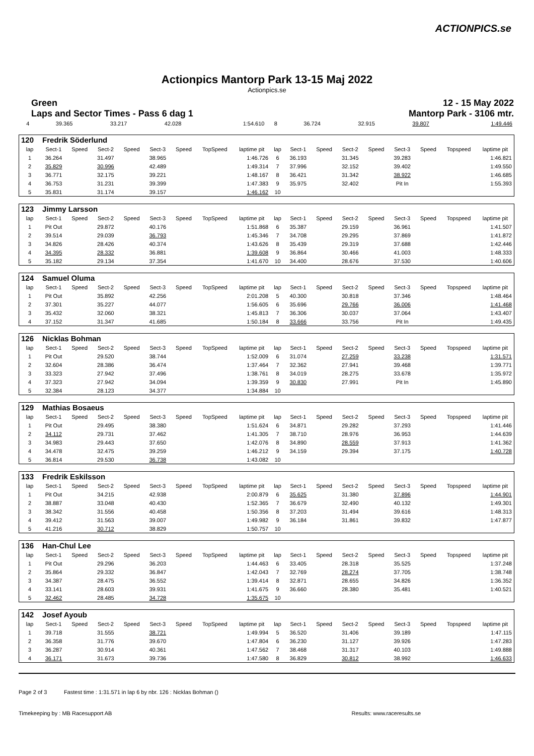ACTIONPICS.se
Actionpics Mantorp Park 13-15 Maj 2022
Actionpics.se
Green
Laps and Sector Times - Pass 6 dag 1 12 - 15 May 2022
Mantorp Park - 3106 mtr.
| 4 | 39.365 | 33.217 | 42.028 | 1:54.610 | 8 | 36.724 | 32.915 | 39.807 | 1:49.446 |
| 120 | Fredrik Söderlund | | | | | | | | | | | | | | | | |
| lap | Sect-1 | Speed | Sect-2 | Speed | Sect-3 | Speed | TopSpeed | laptime pit | lap | Sect-1 | Speed | Sect-2 | Speed | Sect-3 | Speed | Topspeed | laptime pit |
| 1 | 36.264 | | 31.497 | | 38.965 | | | 1:46.726 | 6 | 36.193 | | 31.345 | | 39.283 | | | 1:46.821 |
| 2 | 35.829 | | 30.996 | | 42.489 | | | 1:49.314 | 7 | 37.996 | | 32.152 | | 39.402 | | | 1:49.550 |
| 3 | 36.771 | | 32.175 | | 39.221 | | | 1:48.167 | 8 | 36.421 | | 31.342 | | 38.922 | | | 1:46.685 |
| 4 | 36.753 | | 31.231 | | 39.399 | | | 1:47.383 | 9 | 35.975 | | 32.402 | | Pit In | | | 1:55.393 |
| 5 | 35.831 | | 31.174 | | 39.157 | | | 1:46.162 | 10 | | | | | | | | |
| 123 | Jimmy Larsson | | | | | | | | | | | | | | | | |
| lap | Sect-1 | Speed | Sect-2 | Speed | Sect-3 | Speed | TopSpeed | laptime pit | lap | Sect-1 | Speed | Sect-2 | Speed | Sect-3 | Speed | Topspeed | laptime pit |
| 1 | Pit Out | | 29.872 | | 40.176 | | | 1:51.868 | 6 | 35.387 | | 29.159 | | 36.961 | | | 1:41.507 |
| 2 | 39.514 | | 29.039 | | 36.793 | | | 1:45.346 | 7 | 34.708 | | 29.295 | | 37.869 | | | 1:41.872 |
| 3 | 34.826 | | 28.426 | | 40.374 | | | 1:43.626 | 8 | 35.439 | | 29.319 | | 37.688 | | | 1:42.446 |
| 4 | 34.395 | | 28.332 | | 36.881 | | | 1:39.608 | 9 | 36.864 | | 30.466 | | 41.003 | | | 1:48.333 |
| 5 | 35.182 | | 29.134 | | 37.354 | | | 1:41.670 | 10 | 34.400 | | 28.676 | | 37.530 | | | 1:40.606 |
| 124 | Samuel Oluma | | | | | | | | | | | | | | | | |
| lap | Sect-1 | Speed | Sect-2 | Speed | Sect-3 | Speed | TopSpeed | laptime pit | lap | Sect-1 | Speed | Sect-2 | Speed | Sect-3 | Speed | Topspeed | laptime pit |
| 1 | Pit Out | | 35.892 | | 42.256 | | | 2:01.208 | 5 | 40.300 | | 30.818 | | 37.346 | | | 1:48.464 |
| 2 | 37.301 | | 35.227 | | 44.077 | | | 1:56.605 | 6 | 35.696 | | 29.766 | | 36.006 | | | 1:41.468 |
| 3 | 35.432 | | 32.060 | | 38.321 | | | 1:45.813 | 7 | 36.306 | | 30.037 | | 37.064 | | | 1:43.407 |
| 4 | 37.152 | | 31.347 | | 41.685 | | | 1:50.184 | 8 | 33.666 | | 33.756 | | Pit In | | | 1:49.435 |
| 126 | Nicklas Bohman | | | | | | | | | | | | | | | | |
| lap | Sect-1 | Speed | Sect-2 | Speed | Sect-3 | Speed | TopSpeed | laptime pit | lap | Sect-1 | Speed | Sect-2 | Speed | Sect-3 | Speed | Topspeed | laptime pit |
| 1 | Pit Out | | 29.520 | | 38.744 | | | 1:52.009 | 6 | 31.074 | | 27.259 | | 33.238 | | | 1:31.571 |
| 2 | 32.604 | | 28.386 | | 36.474 | | | 1:37.464 | 7 | 32.362 | | 27.941 | | 39.468 | | | 1:39.771 |
| 3 | 33.323 | | 27.942 | | 37.496 | | | 1:38.761 | 8 | 34.019 | | 28.275 | | 33.678 | | | 1:35.972 |
| 4 | 37.323 | | 27.942 | | 34.094 | | | 1:39.359 | 9 | 30.830 | | 27.991 | | Pit In | | | 1:45.890 |
| 5 | 32.384 | | 28.123 | | 34.377 | | | 1:34.884 | 10 | | | | | | | | |
| 129 | Mathias Bosaeus | | | | | | | | | | | | | | | | |
| lap | Sect-1 | Speed | Sect-2 | Speed | Sect-3 | Speed | TopSpeed | laptime pit | lap | Sect-1 | Speed | Sect-2 | Speed | Sect-3 | Speed | Topspeed | laptime pit |
| 1 | Pit Out | | 29.495 | | 38.380 | | | 1:51.624 | 6 | 34.871 | | 29.282 | | 37.293 | | | 1:41.446 |
| 2 | 34.112 | | 29.731 | | 37.462 | | | 1:41.305 | 7 | 38.710 | | 28.976 | | 36.953 | | | 1:44.639 |
| 3 | 34.983 | | 29.443 | | 37.650 | | | 1:42.076 | 8 | 34.890 | | 28.559 | | 37.913 | | | 1:41.362 |
| 4 | 34.478 | | 32.475 | | 39.259 | | | 1:46.212 | 9 | 34.159 | | 29.394 | | 37.175 | | | 1:40.728 |
| 5 | 36.814 | | 29.530 | | 36.738 | | | 1:43.082 | 10 | | | | | | | | |
| 133 | Fredrik Eskilsson | | | | | | | | | | | | | | | | |
| lap | Sect-1 | Speed | Sect-2 | Speed | Sect-3 | Speed | TopSpeed | laptime pit | lap | Sect-1 | Speed | Sect-2 | Speed | Sect-3 | Speed | Topspeed | laptime pit |
| 1 | Pit Out | | 34.215 | | 42.938 | | | 2:00.879 | 6 | 35.625 | | 31.380 | | 37.896 | | | 1:44.901 |
| 2 | 38.887 | | 33.048 | | 40.430 | | | 1:52.365 | 7 | 36.679 | | 32.490 | | 40.132 | | | 1:49.301 |
| 3 | 38.342 | | 31.556 | | 40.458 | | | 1:50.356 | 8 | 37.203 | | 31.494 | | 39.616 | | | 1:48.313 |
| 4 | 39.412 | | 31.563 | | 39.007 | | | 1:49.982 | 9 | 36.184 | | 31.861 | | 39.832 | | | 1:47.877 |
| 5 | 41.216 | | 30.712 | | 38.829 | | | 1:50.757 | 10 | | | | | | | | |
| 136 | Han-Chul Lee | | | | | | | | | | | | | | | | |
| lap | Sect-1 | Speed | Sect-2 | Speed | Sect-3 | Speed | TopSpeed | laptime pit | lap | Sect-1 | Speed | Sect-2 | Speed | Sect-3 | Speed | Topspeed | laptime pit |
| 1 | Pit Out | | 29.296 | | 36.203 | | | 1:44.463 | 6 | 33.405 | | 28.318 | | 35.525 | | | 1:37.248 |
| 2 | 35.864 | | 29.332 | | 36.847 | | | 1:42.043 | 7 | 32.769 | | 28.274 | | 37.705 | | | 1:38.748 |
| 3 | 34.387 | | 28.475 | | 36.552 | | | 1:39.414 | 8 | 32.871 | | 28.655 | | 34.826 | | | 1:36.352 |
| 4 | 33.141 | | 28.603 | | 39.931 | | | 1:41.675 | 9 | 36.660 | | 28.380 | | 35.481 | | | 1:40.521 |
| 5 | 32.462 | | 28.485 | | 34.728 | | | 1:35.675 | 10 | | | | | | | | |
| 142 | Josef Ayoub | | | | | | | | | | | | | | | | |
| lap | Sect-1 | Speed | Sect-2 | Speed | Sect-3 | Speed | TopSpeed | laptime pit | lap | Sect-1 | Speed | Sect-2 | Speed | Sect-3 | Speed | Topspeed | laptime pit |
| 1 | 39.718 | | 31.555 | | 38.721 | | | 1:49.994 | 5 | 36.520 | | 31.406 | | 39.189 | | | 1:47.115 |
| 2 | 36.358 | | 31.776 | | 39.670 | | | 1:47.804 | 6 | 36.230 | | 31.127 | | 39.926 | | | 1:47.283 |
| 3 | 36.287 | | 30.914 | | 40.361 | | | 1:47.562 | 7 | 38.468 | | 31.317 | | 40.103 | | | 1:49.888 |
| 4 | 36.171 | | 31.673 | | 39.736 | | | 1:47.580 | 8 | 36.829 | | 30.812 | | 38.992 | | | 1:46.633 |
Page 2 of 3 Fastest time : 1:31.571 in lap 6 by nbr. 126 : Nicklas Bohman ()
Timekeeping by : MB Racesupport AB Results: www.raceresults.se